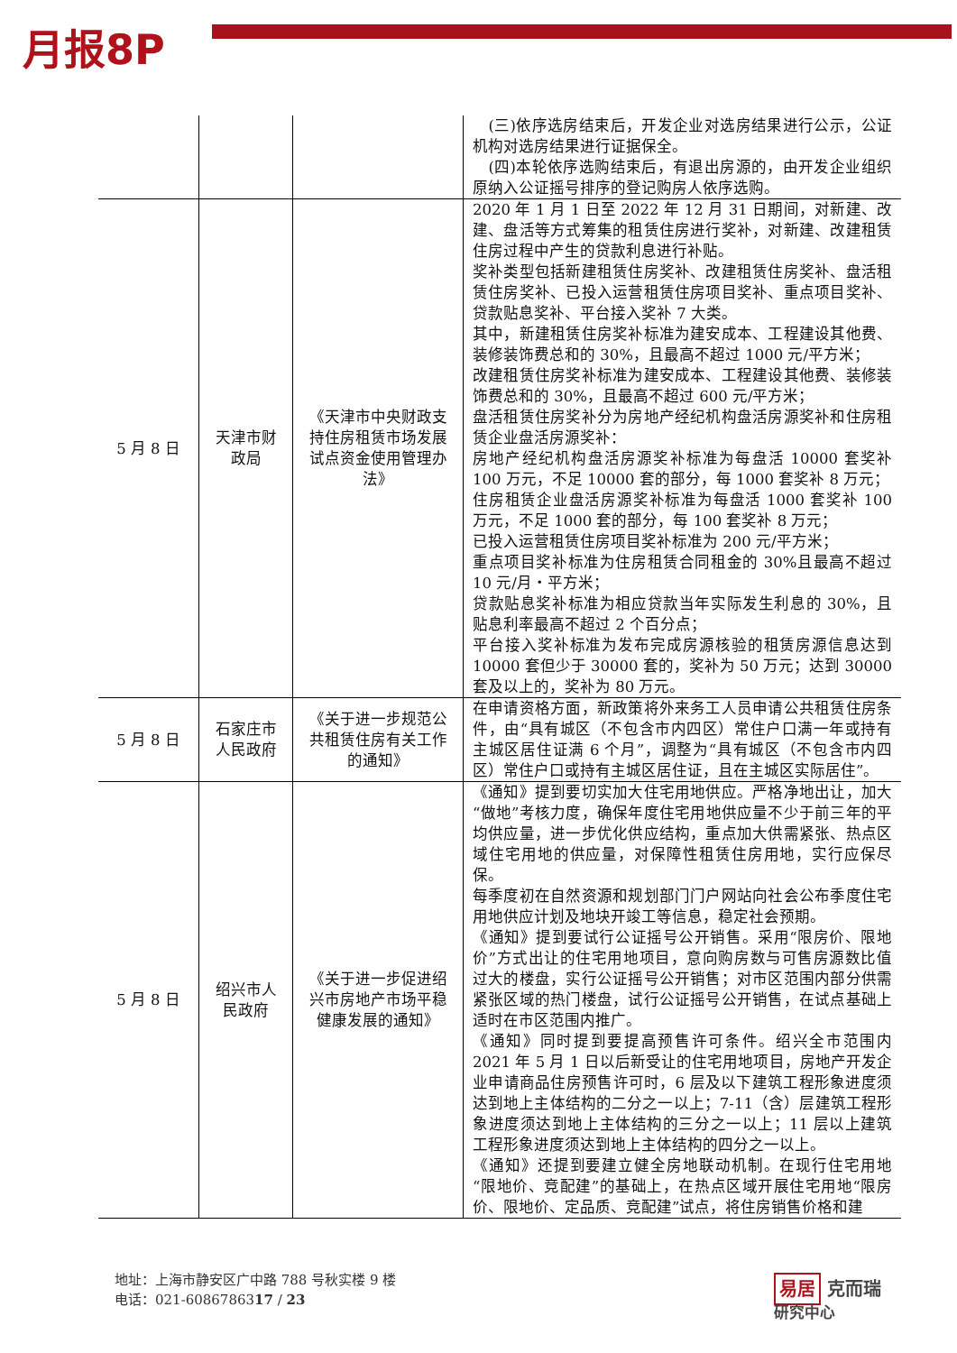月报8P
| | | | (三)依序选房结束后，开发企业对选房结果进行公示，公证机构对选房结果进行证据保全。 (四)本轮依序选购结束后，有退出房源的，由开发企业组织原纳入公证摇号排序的登记购房人依序选购。 |
| 5 月 8 日 | 天津市财政局 | 《天津市中央财政支持住房租赁市场发展试点资金使用管理办法》 | 2020 年 1 月 1 日至 2022 年 12 月 31 日期间，对新建、改建、盘活等方式筹集的租赁住房进行奖补，对新建、改建租赁住房过程中产生的贷款利息进行补贴。 奖补类型包括新建租赁住房奖补、改建租赁住房奖补、盘活租赁住房奖补、已投入运营租赁住房项目奖补、重点项目奖补、贷款贴息奖补、平台接入奖补 7 大类。 其中，新建租赁住房奖补标准为建安成本、工程建设其他费、装修装饰费总和的 30%，且最高不超过 1000 元/平方米； 改建租赁住房奖补标准为建安成本、工程建设其他费、装修装饰费总和的 30%，且最高不超过 600 元/平方米； 盘活租赁住房奖补分为房地产经纪机构盘活房源奖补和住房租赁企业盘活房源奖补： 房地产经纪机构盘活房源奖补标准为每盘活 10000 套奖补 100 万元，不足 10000 套的部分，每 1000 套奖补 8 万元； 住房租赁企业盘活房源奖补标准为每盘活 1000 套奖补 100 万元，不足 1000 套的部分，每 100 套奖补 8 万元； 已投入运营租赁住房项目奖补标准为 200 元/平方米； 重点项目奖补标准为住房租赁合同租金的 30%且最高不超过 10 元/月・平方米； 贷款贴息奖补标准为相应贷款当年实际发生利息的 30%，且贴息利率最高不超过 2 个百分点； 平台接入奖补标准为发布完成房源核验的租赁房源信息达到 10000 套但少于 30000 套的，奖补为 50 万元；达到 30000 套及以上的，奖补为 80 万元。 |
| 5 月 8 日 | 石家庄市人民政府 | 《关于进一步规范公共租赁住房有关工作的通知》 | 在申请资格方面，新政策将外来务工人员申请公共租赁住房条件，由“具有城区（不包含市内四区）常住户口满一年或持有主城区居住证满 6 个月”，调整为“具有城区（不包含市内四区）常住户口或持有主城区居住证，且在主城区实际居住”。 |
| 5 月 8 日 | 绍兴市人民政府 | 《关于进一步促进绍兴市房地产市场平稳健康发展的通知》 | 《通知》提到要切实加大住宅用地供应。严格净地出让，加大“做地”考核力度，确保年度住宅用地供应量不少于前三年的平均供应量，进一步优化供应结构，重点加大供需紧张、热点区域住宅用地的供应量，对保障性租赁住房用地，实行应保尽保。 每季度初在自然资源和规划部门门户网站向社会公布季度住宅用地供应计划及地块开竣工等信息，稳定社会预期。 《通知》提到要试行公证摇号公开销售。采用“限房价、限地价”方式出让的住宅用地项目，意向购房数与可售房源数比值过大的楼盘，实行公证摇号公开销售；对市区范围内部分供需紧张区域的热门楼盘，试行公证摇号公开销售，在试点基础上适时在市区范围内推广。 《通知》同时提到要提高预售许可条件。绍兴全市范围内 2021 年 5 月 1 日以后新受让的住宅用地项目，房地产开发企业申请商品住房预售许可时，6 层及以下建筑工程形象进度须达到地上主体结构的二分之一以上；7-11（含）层建筑工程形象进度须达到地上主体结构的三分之一以上；11 层以上建筑工程形象进度须达到地上主体结构的四分之一以上。 《通知》还提到要建立健全房地联动机制。在现行住宅用地“限地价、竞配建”的基础上，在热点区域开展住宅用地“限房价、限地价、定品质、竞配建”试点，将住房销售价格和建 |
地址：上海市静安区广中路 788 号秋实楼 9 楼
电话：021-6086786317 / 23
易居 克而瑞
研究中心